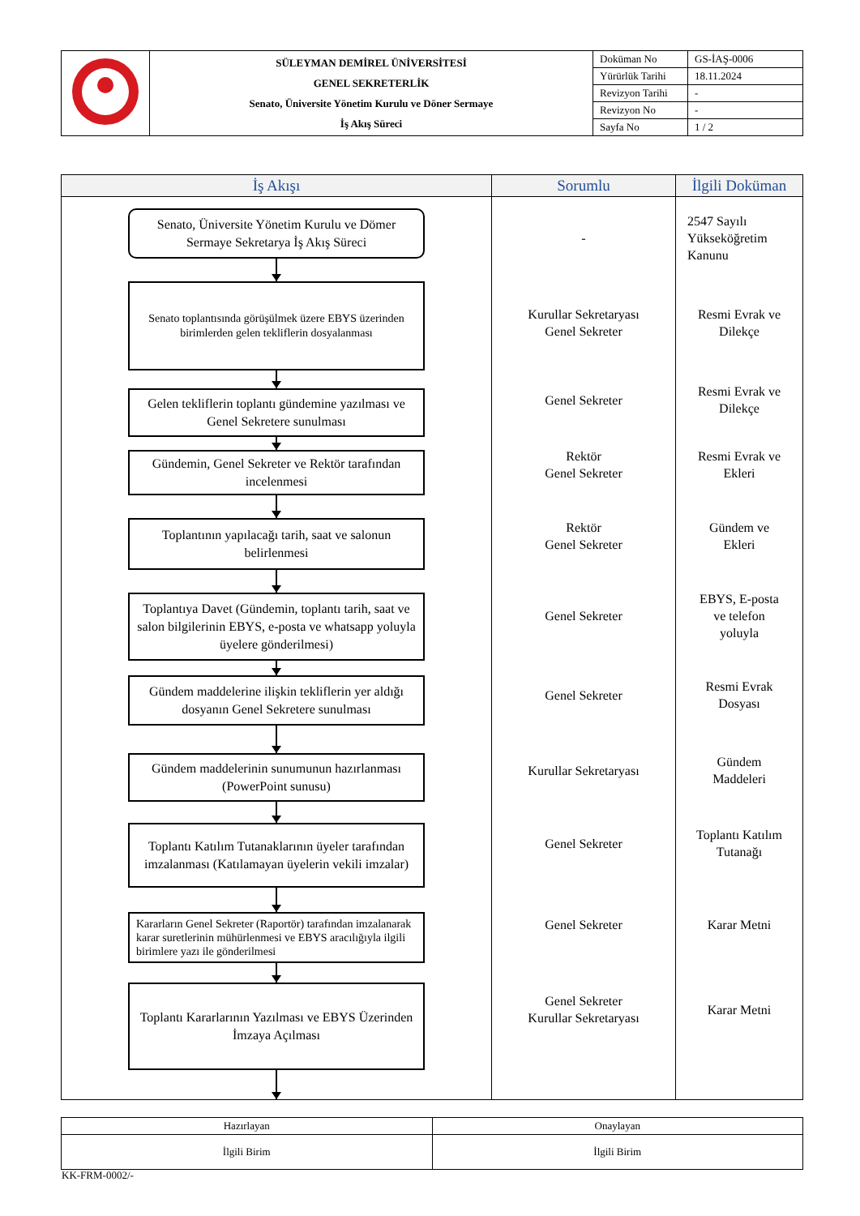| | SÜLEYMAN DEMİREL ÜNİVERSİTESİ GENEL SEKRETERLİK Senato, Üniversite Yönetim Kurulu ve Döner Sermaye İş Akış Süreci | Doküman No | GS-İAŞ-0006 |
| | | Yürürlük Tarihi | 18.11.2024 |
| | | Revizyon Tarihi | - |
| | | Revizyon No | - |
| | | Sayfa No | 1 / 2 |
| İş Akışı | Sorumlu | İlgili Doküman |
| --- | --- | --- |
| Senato, Üniversite Yönetim Kurulu ve Dömer Sermaye Sekretarya İş Akış Süreci Senato toplantısında görüşülmek üzere EBYS üzerinden birimlerden gelen tekliflerin dosyalanması Gelen tekliflerin toplantı gündemine yazılması ve Genel Sekretere sunulması Gündemin, Genel Sekreter ve Rektör tarafından incelenmesi Toplantının yapılacağı tarih, saat ve salonun belirlenmesi Toplantıya Davet (Gündemin, toplantı tarih, saat ve salon bilgilerinin EBYS, e-posta ve whatsapp yoluyla üyelere gönderilmesi) Gündem maddelerine ilişkin tekliflerin yer aldığı dosyanın Genel Sekretere sunulması Gündem maddelerinin sunumunun hazırlanması (PowerPoint sunusu) Toplantı Katılım Tutanaklarının üyeler tarafından imzalanması (Katılamayan üyelerin vekili imzalar) Kararların Genel Sekreter (Raportör) tarafından imzalanarak karar suretlerinin mühürlenmesi ve EBYS aracılığıyla ilgili birimlere yazı ile gönderilmesi Toplantı Kararlarının Yazılması ve EBYS Üzerinden İmzaya Açılması | - Kurullar Sekretaryası Genel Sekreter Genel Sekreter Rektör Genel Sekreter Rektör Genel Sekreter Genel Sekreter Genel Sekreter Kurullar Sekretaryası Genel Sekreter Genel Sekreter Genel Sekreter Kurullar Sekretaryası | 2547 Sayılı Yükseköğretim Kanunu Resmi Evrak ve Dilekçe Resmi Evrak ve Dilekçe Resmi Evrak ve Ekleri Gündem ve Ekleri EBYS, E-posta ve telefon yoluyla Resmi Evrak Dosyası Gündem Maddeleri Toplantı Katılım Tutanağı Karar Metni Karar Metni |
| Hazırlayan | Onaylayan |
| İlgili Birim | İlgili Birim |
KK-FRM-0002/-